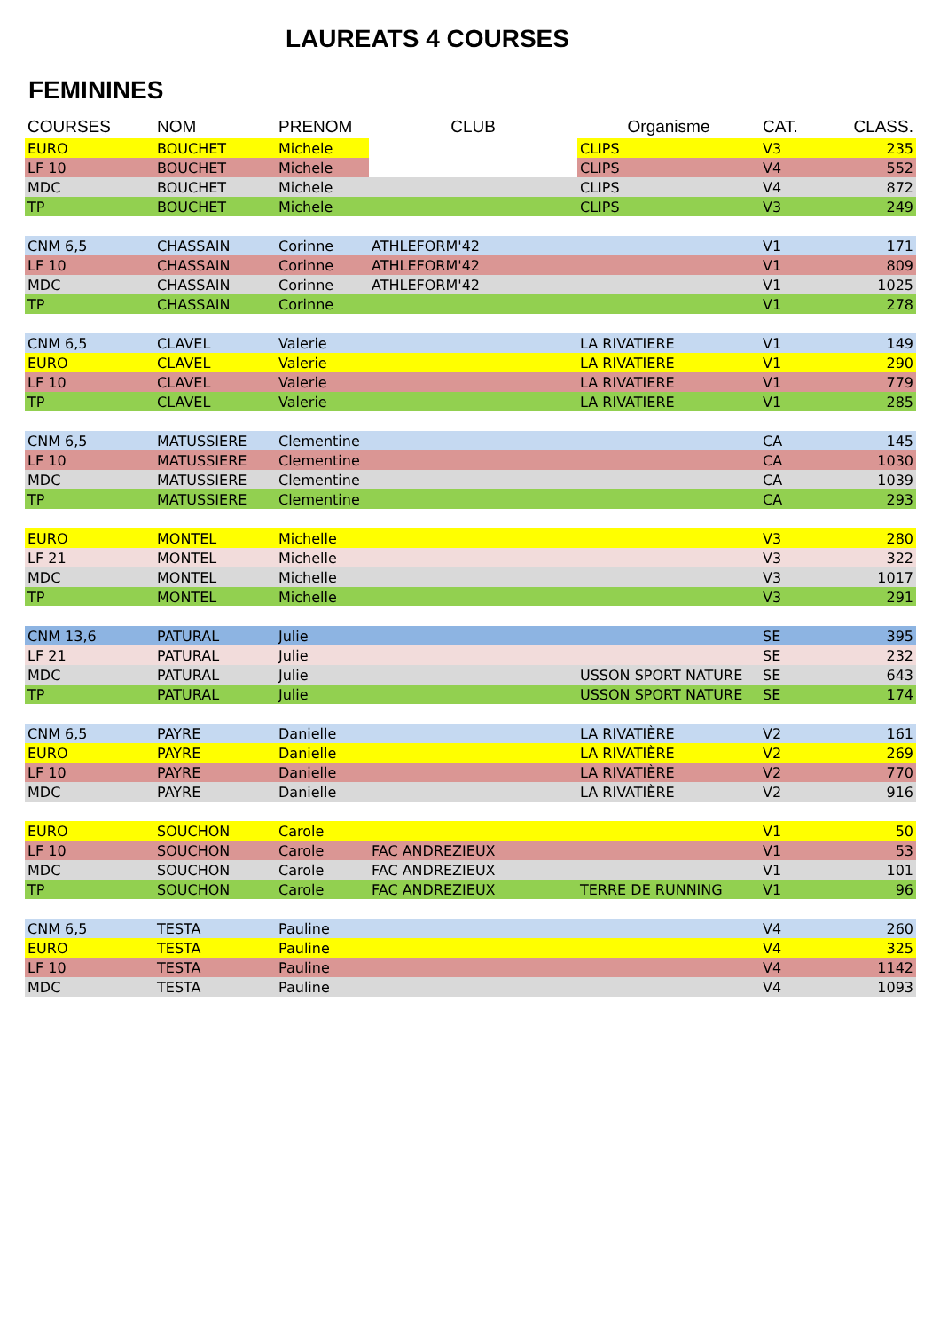LAUREATS 4 COURSES
FEMININES
| COURSES | NOM | PRENOM | CLUB | Organisme | CAT. | CLASS. |
| --- | --- | --- | --- | --- | --- | --- |
| EURO | BOUCHET | Michele | | CLIPS | V3 | 235 |
| LF 10 | BOUCHET | Michele | | CLIPS | V4 | 552 |
| MDC | BOUCHET | Michele | | CLIPS | V4 | 872 |
| TP | BOUCHET | Michele | | CLIPS | V3 | 249 |
| CNM 6,5 | CHASSAIN | Corinne | ATHLEFORM'42 | | V1 | 171 |
| LF 10 | CHASSAIN | Corinne | ATHLEFORM'42 | | V1 | 809 |
| MDC | CHASSAIN | Corinne | ATHLEFORM'42 | | V1 | 1025 |
| TP | CHASSAIN | Corinne | | | V1 | 278 |
| CNM 6,5 | CLAVEL | Valerie | | LA RIVATIERE | V1 | 149 |
| EURO | CLAVEL | Valerie | | LA RIVATIERE | V1 | 290 |
| LF 10 | CLAVEL | Valerie | | LA RIVATIERE | V1 | 779 |
| TP | CLAVEL | Valerie | | LA RIVATIERE | V1 | 285 |
| CNM 6,5 | MATUSSIERE | Clementine | | | CA | 145 |
| LF 10 | MATUSSIERE | Clementine | | | CA | 1030 |
| MDC | MATUSSIERE | Clementine | | | CA | 1039 |
| TP | MATUSSIERE | Clementine | | | CA | 293 |
| EURO | MONTEL | Michelle | | | V3 | 280 |
| LF 21 | MONTEL | Michelle | | | V3 | 322 |
| MDC | MONTEL | Michelle | | | V3 | 1017 |
| TP | MONTEL | Michelle | | | V3 | 291 |
| CNM 13,6 | PATURAL | Julie | | | SE | 395 |
| LF 21 | PATURAL | Julie | | | SE | 232 |
| MDC | PATURAL | Julie | | USSON SPORT NATURE | SE | 643 |
| TP | PATURAL | Julie | | USSON SPORT NATURE | SE | 174 |
| CNM 6,5 | PAYRE | Danielle | | LA RIVATIÈRE | V2 | 161 |
| EURO | PAYRE | Danielle | | LA RIVATIÈRE | V2 | 269 |
| LF 10 | PAYRE | Danielle | | LA RIVATIÈRE | V2 | 770 |
| MDC | PAYRE | Danielle | | LA RIVATIÈRE | V2 | 916 |
| EURO | SOUCHON | Carole | | | V1 | 50 |
| LF 10 | SOUCHON | Carole | FAC ANDREZIEUX | | V1 | 53 |
| MDC | SOUCHON | Carole | FAC ANDREZIEUX | | V1 | 101 |
| TP | SOUCHON | Carole | FAC ANDREZIEUX | TERRE DE RUNNING | V1 | 96 |
| CNM 6,5 | TESTA | Pauline | | | V4 | 260 |
| EURO | TESTA | Pauline | | | V4 | 325 |
| LF 10 | TESTA | Pauline | | | V4 | 1142 |
| MDC | TESTA | Pauline | | | V4 | 1093 |